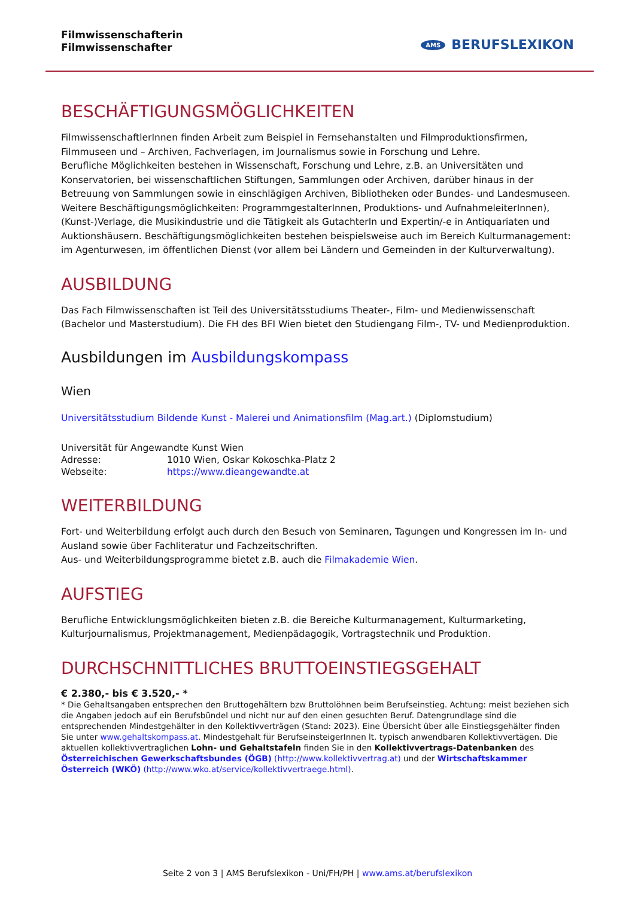Filmwissenschafterin
Filmwissenschafter
AMS BERUFSLEXIKON
BESCHÄFTIGUNGSMÖGLICHKEITEN
FilmwissenschaftlerInnen finden Arbeit zum Beispiel in Fernsehanstalten und Filmproduktionsfirmen, Filmmuseen und – Archiven, Fachverlagen, im Journalismus sowie in Forschung und Lehre.
Berufliche Möglichkeiten bestehen in Wissenschaft, Forschung und Lehre, z.B. an Universitäten und Konservatorien, bei wissenschaftlichen Stiftungen, Sammlungen oder Archiven, darüber hinaus in der Betreuung von Sammlungen sowie in einschlägigen Archiven, Bibliotheken oder Bundes- und Landesmuseen.
Weitere Beschäftigungsmöglichkeiten: ProgrammgestalterInnen, Produktions- und AufnahmeleiterInnen), (Kunst-)Verlage, die Musikindustrie und die Tätigkeit als GutachterIn und Expertin/-e in Antiquariaten und Auktionshäusern. Beschäftigungsmöglichkeiten bestehen beispielsweise auch im Bereich Kulturmanagement: im Agenturwesen, im öffentlichen Dienst (vor allem bei Ländern und Gemeinden in der Kulturverwaltung).
AUSBILDUNG
Das Fach Filmwissenschaften ist Teil des Universitätsstudiums Theater-, Film- und Medienwissenschaft (Bachelor und Masterstudium). Die FH des BFI Wien bietet den Studiengang Film-, TV- und Medienproduktion.
Ausbildungen im Ausbildungskompass
Wien
Universitätsstudium Bildende Kunst - Malerei und Animationsfilm (Mag.art.) (Diplomstudium)
| Universität für Angewandte Kunst Wien | |
| Adresse: | 1010 Wien, Oskar Kokoschka-Platz 2 |
| Webseite: | https://www.dieangewandte.at |
WEITERBILDUNG
Fort- und Weiterbildung erfolgt auch durch den Besuch von Seminaren, Tagungen und Kongressen im In- und Ausland sowie über Fachliteratur und Fachzeitschriften.
Aus- und Weiterbildungsprogramme bietet z.B. auch die Filmakademie Wien.
AUFSTIEG
Berufliche Entwicklungsmöglichkeiten bieten z.B. die Bereiche Kulturmanagement, Kulturmarketing, Kulturjournalismus, Projektmanagement, Medienpädagogik, Vortragstechnik und Produktion.
DURCHSCHNITTLICHES BRUTTOEINSTIEGSGEHALT
€ 2.380,- bis € 3.520,- *
* Die Gehaltsangaben entsprechen den Bruttogehältern bzw Bruttolöhnen beim Berufseinstieg. Achtung: meist beziehen sich die Angaben jedoch auf ein Berufsbündel und nicht nur auf den einen gesuchten Beruf. Datengrundlage sind die entsprechenden Mindestgehälter in den Kollektivverträgen (Stand: 2023). Eine Übersicht über alle Einstiegsgehälter finden Sie unter www.gehaltskompass.at. Mindestgehalt für BerufseinsteigerInnen lt. typisch anwendbaren Kollektivvertägen. Die aktuellen kollektivvertraglichen Lohn- und Gehaltstafeln finden Sie in den Kollektivvertrags-Datenbanken des Österreichischen Gewerkschaftsbundes (ÖGB) (http://www.kollektivvertrag.at) und der Wirtschaftskammer Österreich (WKÖ) (http://www.wko.at/service/kollektivvertraege.html).
Seite 2 von 3 | AMS Berufslexikon - Uni/FH/PH | www.ams.at/berufslexikon